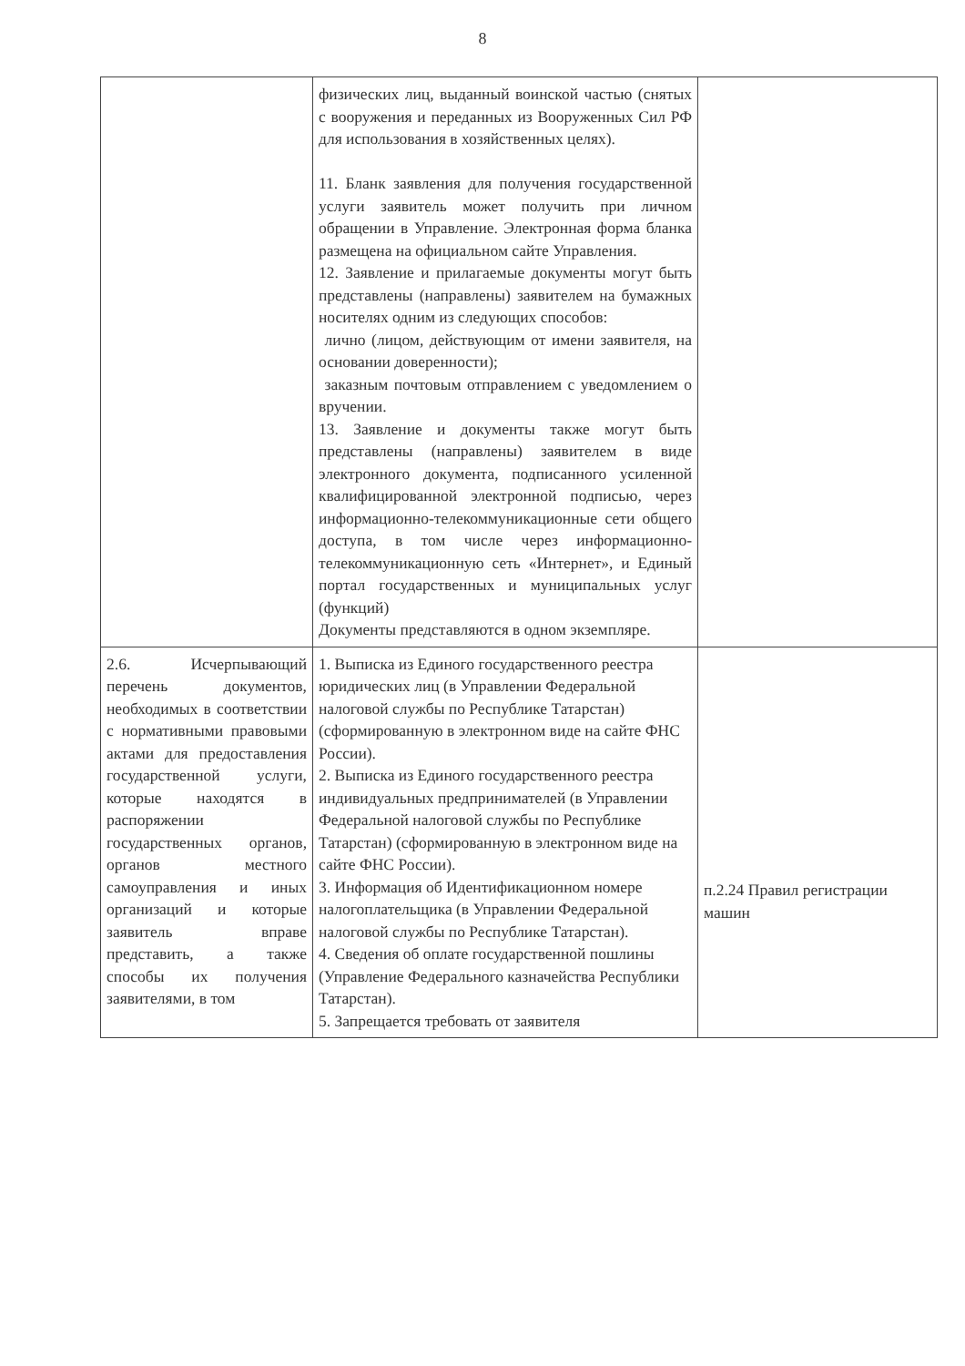8
| | физических лиц, выданный воинской частью (снятых с вооружения и переданных из Вооруженных Сил РФ для использования в хозяйственных целях). 11. Бланк заявления для получения государственной услуги заявитель может получить при личном обращении в Управление. Электронная форма бланка размещена на официальном сайте Управления. 12. Заявление и прилагаемые документы могут быть представлены (направлены) заявителем на бумажных носителях одним из следующих способов: лично (лицом, действующим от имени заявителя, на основании доверенности); заказным почтовым отправлением с уведомлением о вручении. 13. Заявление и документы также могут быть представлены (направлены) заявителем в виде электронного документа, подписанного усиленной квалифицированной электронной подписью, через информационно-телекоммуникационные сети общего доступа, в том числе через информационно-телекоммуникационную сеть «Интернет», и Единый портал государственных и муниципальных услуг (функций) Документы представляются в одном экземпляре. | |
| 2.6. Исчерпывающий перечень документов, необходимых в соответствии с нормативными правовыми актами для предоставления государственной услуги, которые находятся в распоряжении государственных органов, органов местного самоуправления и иных организаций и которые заявитель вправе представить, а также способы их получения заявителями, в том | 1. Выписка из Единого государственного реестра юридических лиц (в Управлении Федеральной налоговой службы по Республике Татарстан) (сформированную в электронном виде на сайте ФНС России). 2. Выписка из Единого государственного реестра индивидуальных предпринимателей (в Управлении Федеральной налоговой службы по Республике Татарстан) (сформированную в электронном виде на сайте ФНС России). 3. Информация об Идентификационном номере налогоплательщика (в Управлении Федеральной налоговой службы по Республике Татарстан). 4. Сведения об оплате государственной пошлины (Управление Федерального казначейства Республики Татарстан). 5. Запрещается требовать от заявителя | п.2.24 Правил регистрации машин |